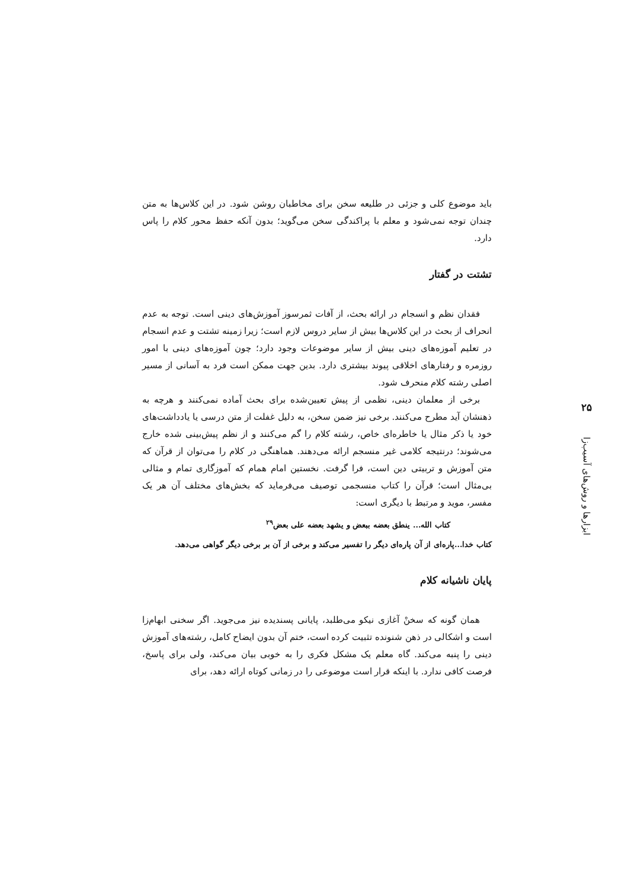۲۵
ابزارها و روش‌های آسیب‌زا
باید موضوع کلی و جزئی در طلیعه سخن برای مخاطبان روشن شود. در این کلاس‌ها به متن چندان توجه نمی‌شود و معلم با پراکندگی سخن می‌گوید؛ بدون آنکه حفظ محور کلام را پاس دارد.
تشتت در گفتار
فقدان نظم و انسجام در ارائه بحث، از آفات ثمرسوز آموزش‌های دینی است. توجه به عدم انحراف از بحث در این کلاس‌ها بیش از سایر دروس لازم است؛ زیرا زمینه تشتت و عدم انسجام در تعلیم آموزه‌های دینی بیش از سایر موضوعات وجود دارد؛ چون آموزه‌های دینی با امور روزمره و رفتارهای اخلاقی پیوند بیشتری دارد. بدین جهت ممکن است فرد به آسانی از مسیر اصلی رشته کلام منحرف شود.
برخی از معلمان دینی، نظمی از پیش تعیین‌شده برای بحث آماده نمی‌کنند و هرچه به ذهنشان آید مطرح می‌کنند. برخی نیز ضمن سخن، به دلیل غفلت از متن درسی یا یادداشت‌های خود یا ذکر مثال یا خاطره‌ای خاص، رشته کلام را گم می‌کنند و از نظم پیش‌بینی شده خارج می‌شوند؛ درنتیجه کلامی غیر منسجم ارائه می‌دهند. هماهنگی در کلام را می‌توان از قرآن که متن آموزش و تربیتی دین است، فرا گرفت. نخستین امام همام که آموزگاری تمام و مثالی بی‌مثال است؛ قرآن را کتاب منسجمی توصیف می‌فرماید که بخش‌های مختلف آن هر یک مفسر، موید و مرتبط با دیگری است:
کتاب الله... ینطق بعضه ببعض و یشهد بعضه علی بعض<sup>۲۹</sup>
کتاب خدا...پاره‌ای از آن پاره‌ای دیگر را تفسیر می‌کند و برخی از آن بر برخی دیگر گواهی می‌دهد.
پایان ناشیانه کلام
همان گونه که سخنْ آغازی نیکو می‌طلبد، پایانی پسندیده نیز می‌جوید. اگر سخنی ابهام‌زا است و اشکالی در ذهن شنونده تثبیت کرده است، ختم آن بدون ایضاح کامل، رشته‌های آموزش دینی را پنبه می‌کند. گاه معلم یک مشکل فکری را به خوبی بیان می‌کند، ولی برای پاسخ، فرصت کافی ندارد. با اینکه قرار است موضوعی را در زمانی کوتاه ارائه دهد، برای